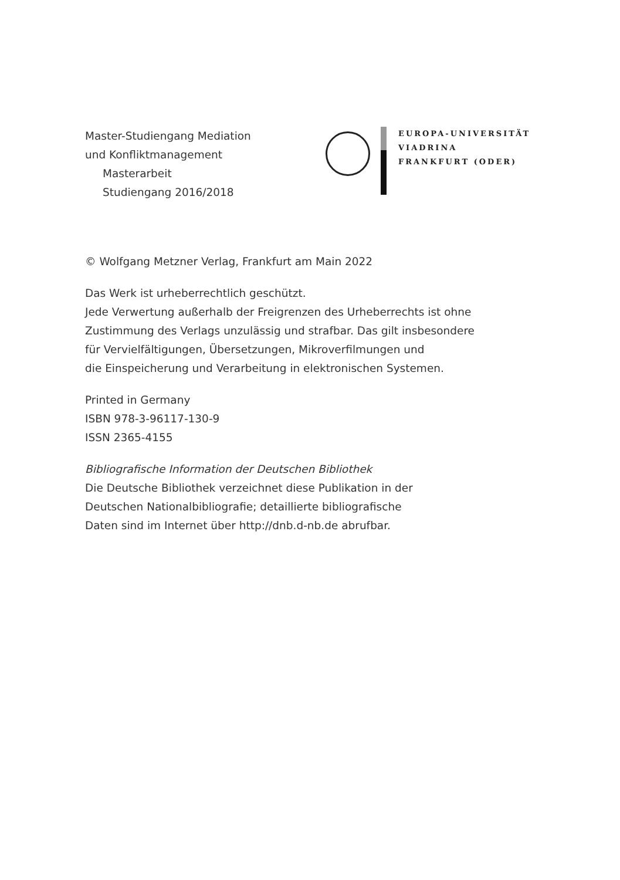Master-Studiengang Mediation
und Konfliktmanagement
Masterarbeit
Studiengang 2016/2018
EUROPA-UNIVERSITÄT
VIADRINA
FRANKFURT (ODER)
© Wolfgang Metzner Verlag, Frankfurt am Main 2022
Das Werk ist urheberrechtlich geschützt.
Jede Verwertung außerhalb der Freigrenzen des Urheberrechts ist ohne
Zustimmung des Verlags unzulässig und strafbar. Das gilt insbesondere
für Vervielfältigungen, Übersetzungen, Mikroverfilmungen und
die Einspeicherung und Verarbeitung in elektronischen Systemen.
Printed in Germany
ISBN 978-3-96117-130-9
ISSN 2365-4155
Bibliografische Information der Deutschen Bibliothek
Die Deutsche Bibliothek verzeichnet diese Publikation in der
Deutschen Nationalbibliografie; detaillierte bibliografische
Daten sind im Internet über http://dnb.d-nb.de abrufbar.